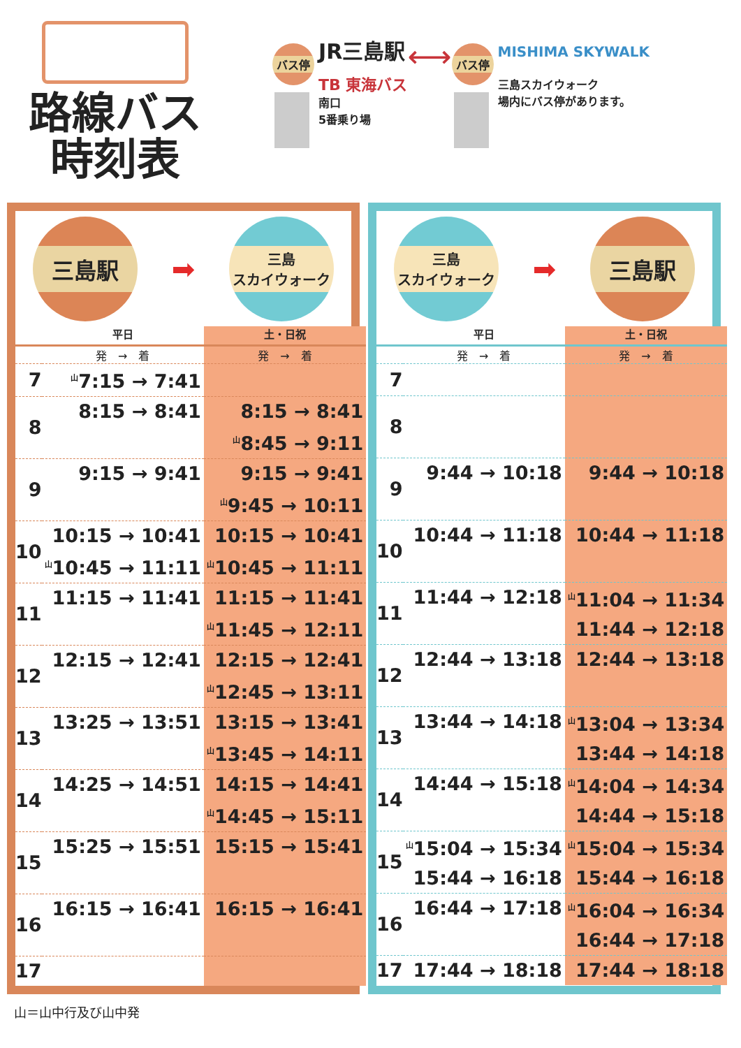路線バス
時刻表
バス停
JR三島駅
TB 東海バス
南口
5番乗り場
⟷
バス停
MISHIMA SKYWALK
三島スカイウォーク
場内にバス停があります。
三島駅
➡
三島
スカイウォーク
| | 平日 | 土・日祝 |
| --- | --- | --- |
| | 発 → 着 | 発 → 着 |
| 7 | <sup>山</sup>7:15 → 7:41 | |
| 8 | 8:15 → 8:41 | 8:15 → 8:41 <sup>山</sup>8:45 → 9:11 |
| 9 | 9:15 → 9:41 | 9:15 → 9:41 <sup>山</sup>9:45 → 10:11 |
| 10 | 10:15 → 10:41 <sup>山</sup>10:45 → 11:11 | 10:15 → 10:41 <sup>山</sup>10:45 → 11:11 |
| 11 | 11:15 → 11:41 | 11:15 → 11:41 <sup>山</sup>11:45 → 12:11 |
| 12 | 12:15 → 12:41 | 12:15 → 12:41 <sup>山</sup>12:45 → 13:11 |
| 13 | 13:25 → 13:51 | 13:15 → 13:41 <sup>山</sup>13:45 → 14:11 |
| 14 | 14:25 → 14:51 | 14:15 → 14:41 <sup>山</sup>14:45 → 15:11 |
| 15 | 15:25 → 15:51 | 15:15 → 15:41 |
| 16 | 16:15 → 16:41 | 16:15 → 16:41 |
| 17 | | |
三島
スカイウォーク
➡
三島駅
| | 平日 | 土・日祝 |
| --- | --- | --- |
| | 発 → 着 | 発 → 着 |
| 7 | | |
| 8 | | |
| 9 | 9:44 → 10:18 | 9:44 → 10:18 |
| 10 | 10:44 → 11:18 | 10:44 → 11:18 |
| 11 | 11:44 → 12:18 | <sup>山</sup>11:04 → 11:34 11:44 → 12:18 |
| 12 | 12:44 → 13:18 | 12:44 → 13:18 |
| 13 | 13:44 → 14:18 | <sup>山</sup>13:04 → 13:34 13:44 → 14:18 |
| 14 | 14:44 → 15:18 | <sup>山</sup>14:04 → 14:34 14:44 → 15:18 |
| 15 | <sup>山</sup>15:04 → 15:34 15:44 → 16:18 | <sup>山</sup>15:04 → 15:34 15:44 → 16:18 |
| 16 | 16:44 → 17:18 | <sup>山</sup>16:04 → 16:34 16:44 → 17:18 |
| 17 | 17:44 → 18:18 | 17:44 → 18:18 |
山＝山中行及び山中発